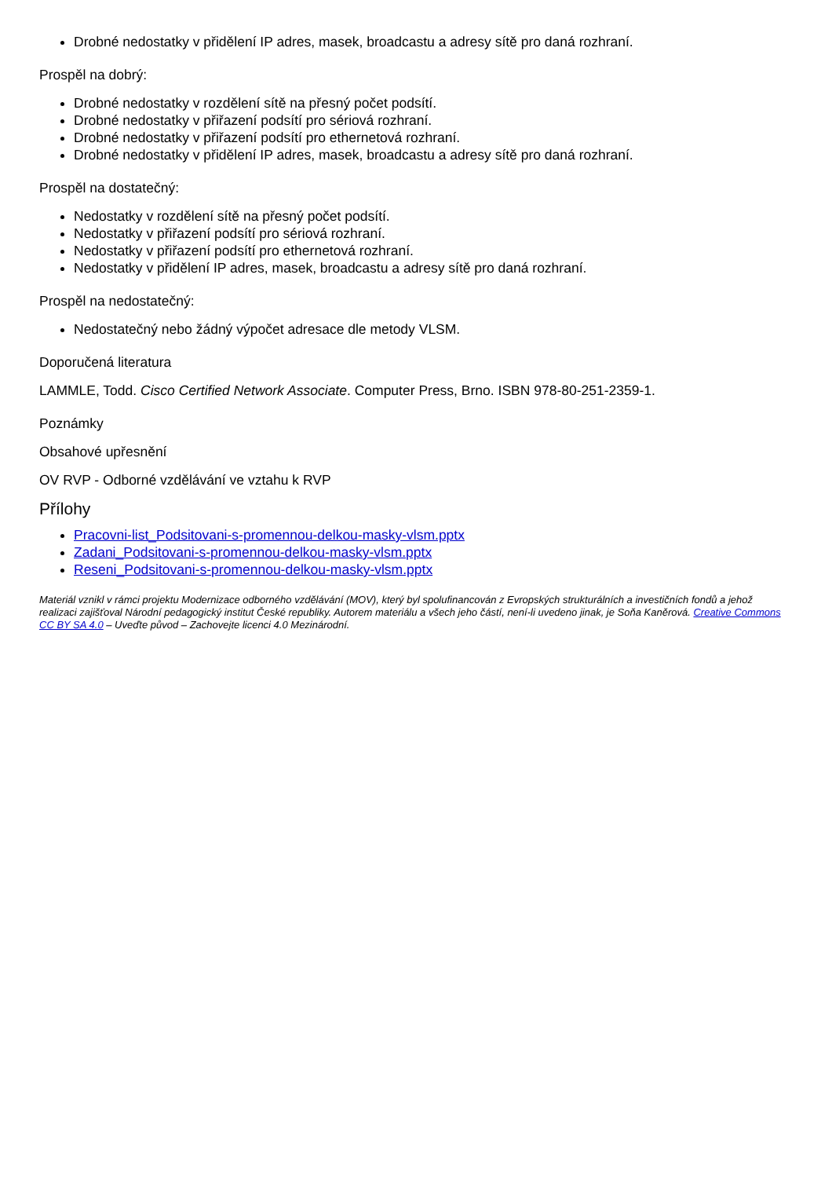Drobné nedostatky v přidělení IP adres, masek, broadcastu a adresy sítě pro daná rozhraní.
Prospěl na dobrý:
Drobné nedostatky v rozdělení sítě na přesný počet podsítí.
Drobné nedostatky v přiřazení podsítí pro sériová rozhraní.
Drobné nedostatky v přiřazení podsítí pro ethernetová rozhraní.
Drobné nedostatky v přidělení IP adres, masek, broadcastu a adresy sítě pro daná rozhraní.
Prospěl na dostatečný:
Nedostatky v rozdělení sítě na přesný počet podsítí.
Nedostatky v přiřazení podsítí pro sériová rozhraní.
Nedostatky v přiřazení podsítí pro ethernetová rozhraní.
Nedostatky v přidělení IP adres, masek, broadcastu a adresy sítě pro daná rozhraní.
Prospěl na nedostatečný:
Nedostatečný nebo žádný výpočet adresace dle metody VLSM.
Doporučená literatura
LAMMLE, Todd. Cisco Certified Network Associate. Computer Press, Brno. ISBN 978-80-251-2359-1.
Poznámky
Obsahové upřesnění
OV RVP - Odborné vzdělávání ve vztahu k RVP
Přílohy
Pracovni-list_Podsitovani-s-promennou-delkou-masky-vlsm.pptx
Zadani_Podsitovani-s-promennou-delkou-masky-vlsm.pptx
Reseni_Podsitovani-s-promennou-delkou-masky-vlsm.pptx
Materiál vznikl v rámci projektu Modernizace odborného vzdělávání (MOV), který byl spolufinancován z Evropských strukturálních a investičních fondů a jehož realizaci zajišťoval Národní pedagogický institut České republiky. Autorem materiálu a všech jeho částí, není-li uvedeno jinak, je Soňa Kaněrová. Creative Commons CC BY SA 4.0 – Uveďte původ – Zachovejte licenci 4.0 Mezinárodní.